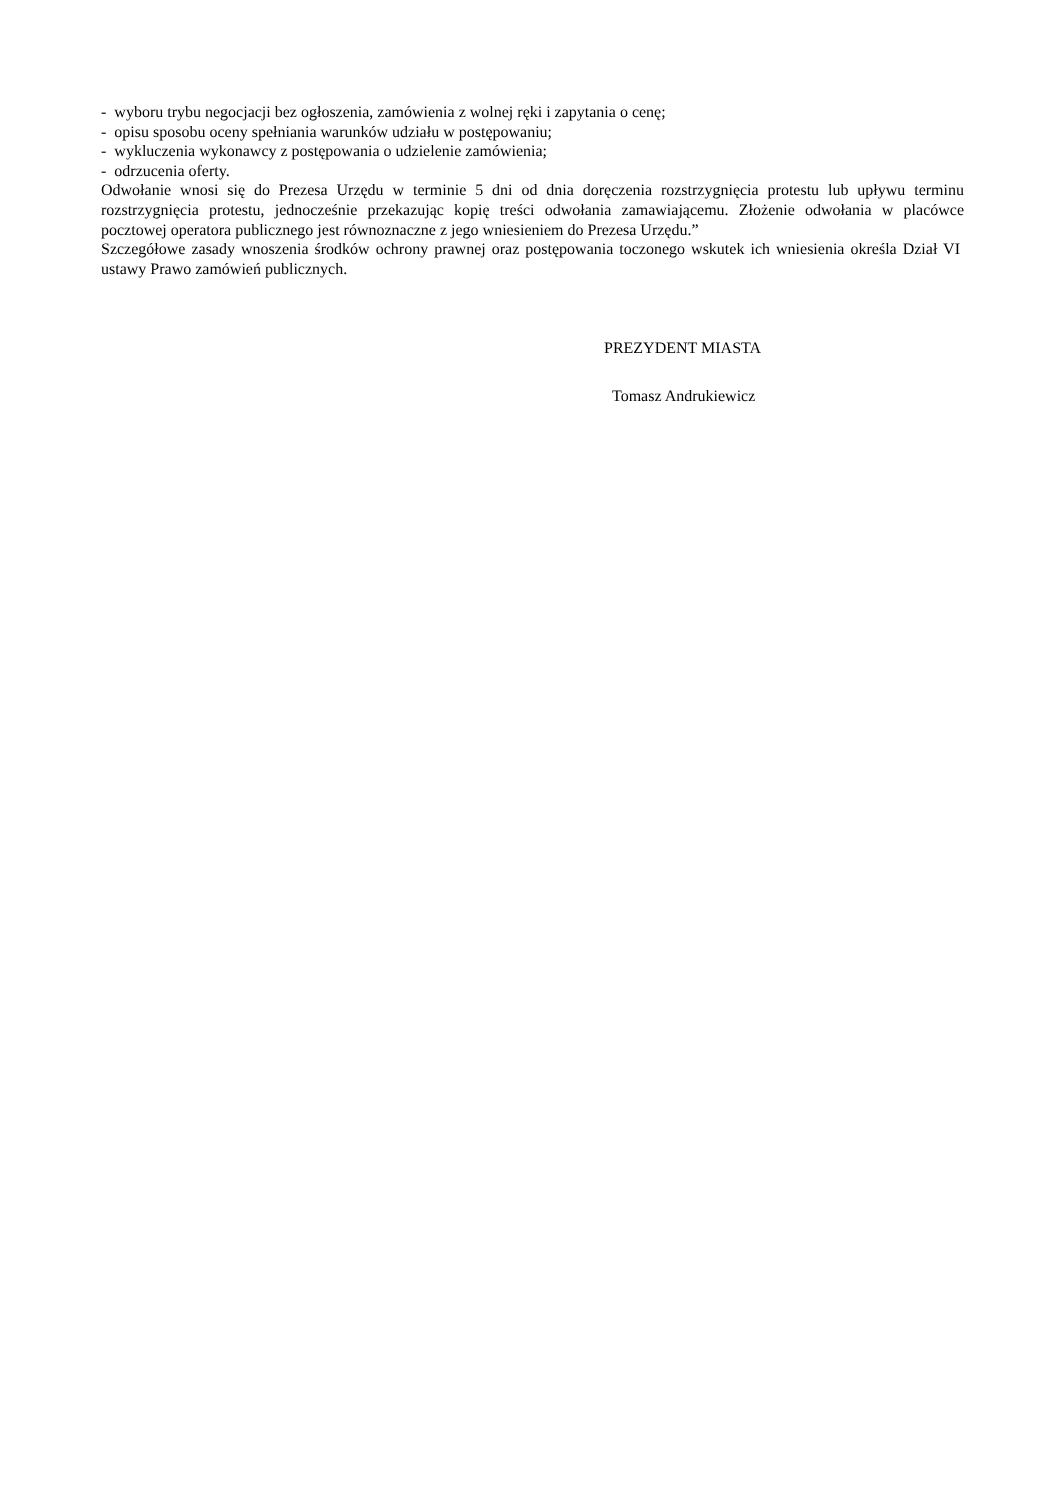- wyboru trybu negocjacji bez ogłoszenia, zamówienia z wolnej ręki i zapytania o cenę;
- opisu sposobu oceny spełniania warunków udziału w postępowaniu;
- wykluczenia wykonawcy z postępowania o udzielenie zamówienia;
- odrzucenia oferty.
Odwołanie wnosi się do Prezesa Urzędu w terminie 5 dni od dnia doręczenia rozstrzygnięcia protestu lub upływu terminu rozstrzygnięcia protestu, jednocześnie przekazując kopię treści odwołania zamawiającemu. Złożenie odwołania w placówce pocztowej operatora publicznego jest równoznaczne z jego wniesieniem do Prezesa Urzędu.”
Szczegółowe zasady wnoszenia środków ochrony prawnej oraz postępowania toczonego wskutek ich wniesienia określa Dział VI ustawy Prawo zamówień publicznych.
PREZYDENT MIASTA
Tomasz Andrukiewicz